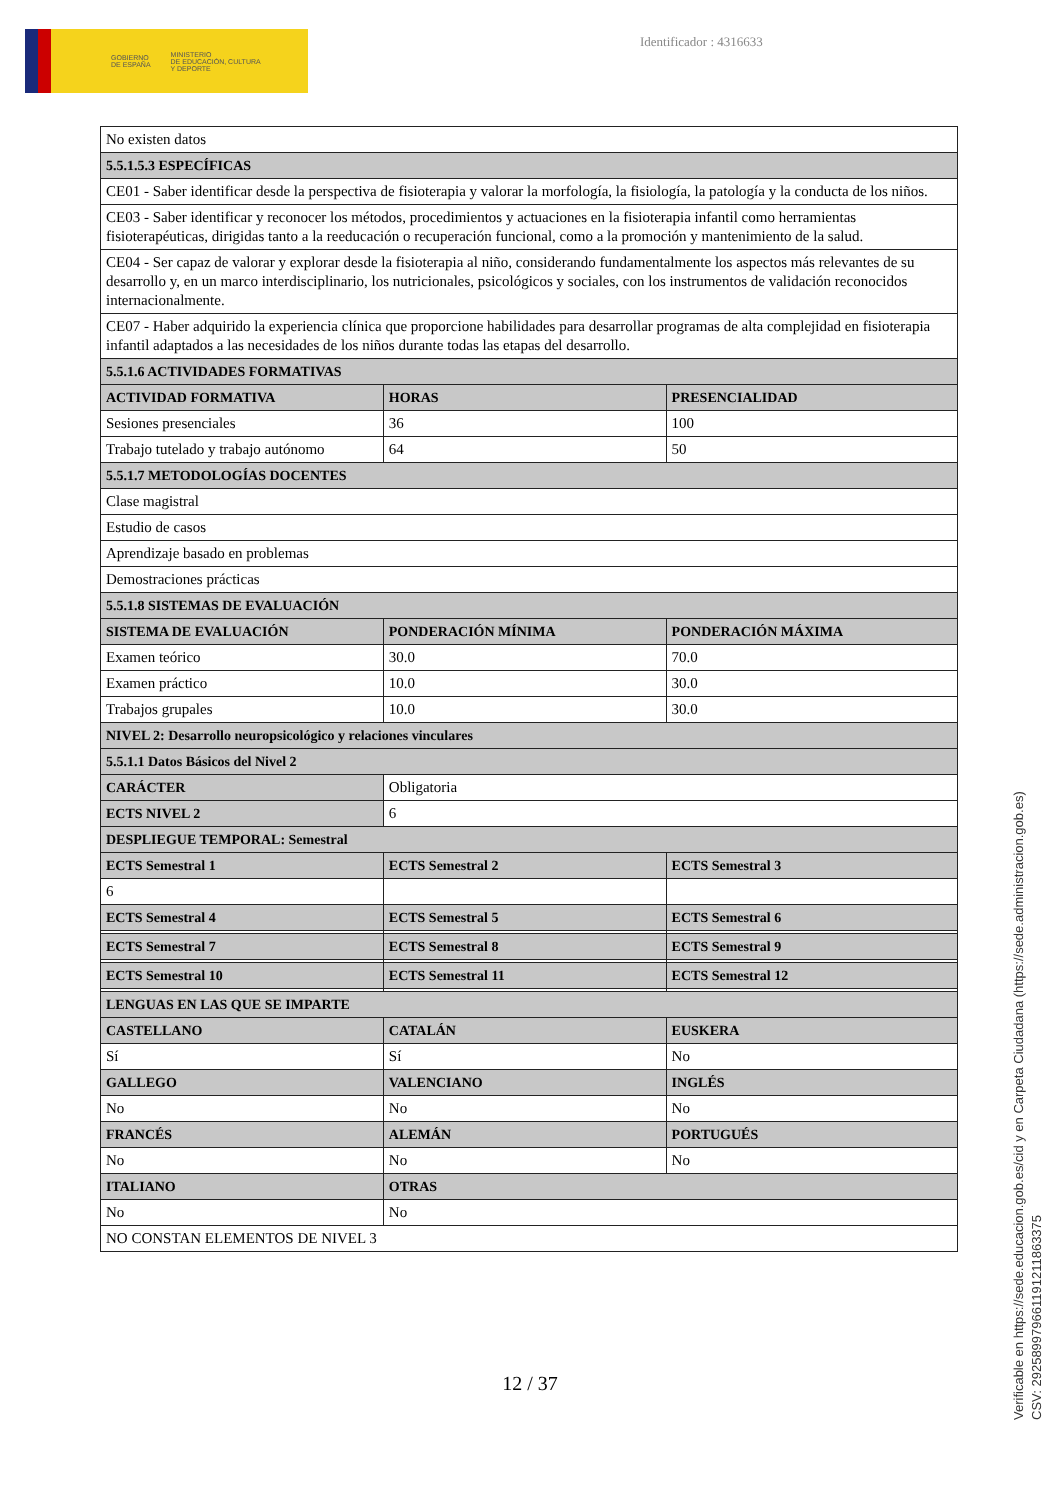GOBIERNO
DE ESPAÑA
MINISTERIO
DE EDUCACIÓN, CULTURA
Y DEPORTE
Identificador : 4316633
| No existen datos | | |
| 5.5.1.5.3 ESPECÍFICAS | | |
| CE01 - Saber identificar desde la perspectiva de fisioterapia y valorar la morfología, la fisiología, la patología y la conducta de los niños. | | |
| CE03 - Saber identificar y reconocer los métodos, procedimientos y actuaciones en la fisioterapia infantil como herramientas fisioterapéuticas, dirigidas tanto a la reeducación o recuperación funcional, como a la promoción y mantenimiento de la salud. | | |
| CE04 - Ser capaz de valorar y explorar desde la fisioterapia al niño, considerando fundamentalmente los aspectos más relevantes de su desarrollo y, en un marco interdisciplinario, los nutricionales, psicológicos y sociales, con los instrumentos de validación reconocidos internacionalmente. | | |
| CE07 - Haber adquirido la experiencia clínica que proporcione habilidades para desarrollar programas de alta complejidad en fisioterapia infantil adaptados a las necesidades de los niños durante todas las etapas del desarrollo. | | |
| 5.5.1.6 ACTIVIDADES FORMATIVAS | | |
| ACTIVIDAD FORMATIVA | HORAS | PRESENCIALIDAD |
| Sesiones presenciales | 36 | 100 |
| Trabajo tutelado y trabajo autónomo | 64 | 50 |
| 5.5.1.7 METODOLOGÍAS DOCENTES | | |
| Clase magistral | | |
| Estudio de casos | | |
| Aprendizaje basado en problemas | | |
| Demostraciones prácticas | | |
| 5.5.1.8 SISTEMAS DE EVALUACIÓN | | |
| SISTEMA DE EVALUACIÓN | PONDERACIÓN MÍNIMA | PONDERACIÓN MÁXIMA |
| Examen teórico | 30.0 | 70.0 |
| Examen práctico | 10.0 | 30.0 |
| Trabajos grupales | 10.0 | 30.0 |
| NIVEL 2: Desarrollo neuropsicológico y relaciones vinculares | | |
| 5.5.1.1 Datos Básicos del Nivel 2 | | |
| CARÁCTER | Obligatoria | |
| ECTS NIVEL 2 | 6 | |
| DESPLIEGUE TEMPORAL: Semestral | | |
| ECTS Semestral 1 | ECTS Semestral 2 | ECTS Semestral 3 |
| 6 | | |
| ECTS Semestral 4 | ECTS Semestral 5 | ECTS Semestral 6 |
| ECTS Semestral 7 | ECTS Semestral 8 | ECTS Semestral 9 |
| ECTS Semestral 10 | ECTS Semestral 11 | ECTS Semestral 12 |
| LENGUAS EN LAS QUE SE IMPARTE | | |
| CASTELLANO | CATALÁN | EUSKERA |
| Sí | Sí | No |
| GALLEGO | VALENCIANO | INGLÉS |
| No | No | No |
| FRANCÉS | ALEMÁN | PORTUGUÉS |
| No | No | No |
| ITALIANO | OTRAS | |
| No | No | |
| NO CONSTAN ELEMENTOS DE NIVEL 3 | | |
12 / 37
Verificable en https://sede.educacion.gob.es/cid y en Carpeta Ciudadana (https://sede.administracion.gob.es)
CSV: 292589979661191211863375